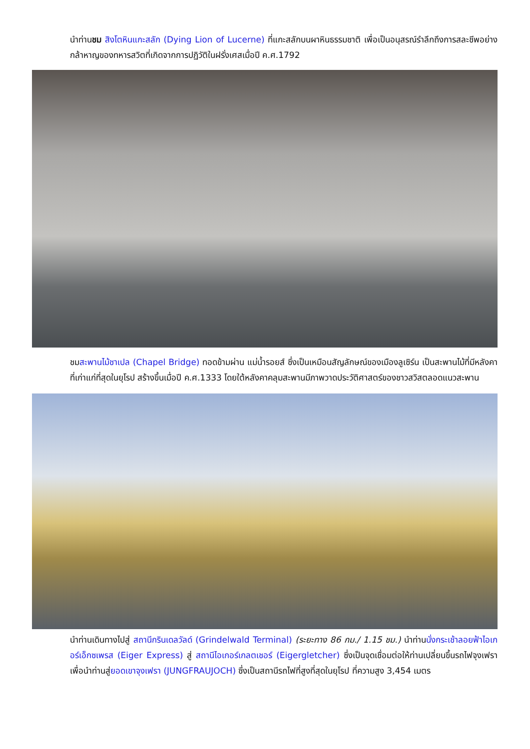นำท่านชม สิงโตหินแกะสลัก (Dying Lion of Lucerne) ที่แกะสลักบนผาหินธรรมชาติ เพื่อเป็นอนุสรณ์รำลึกถึงการสละชีพอย่างกล้าหาญของทหารสวิตที่เกิดจากการปฏิวัติในฝรั่งเศสเมื่อปี ค.ศ.1792
ชมสะพานไม้ชาเปล (Chapel Bridge) ทอดข้ามผ่าน แม่น้ำรอยส์ ซึ่งเป็นเหมือนสัญลักษณ์ของเมืองลูเซิร์น เป็นสะพานไม้ที่มีหลังคาที่เก่าแก่ที่สุดในยุโรป สร้างขึ้นเมื่อปี ค.ศ.1333 โดยใต้หลังคาคลุมสะพานมีภาพวาดประวัติศาสตร์ของชาวสวิสตลอดแนวสะพาน
นำท่านเดินทางไปสู่ สถานีกรินเดลวัลด์ (Grindelwald Terminal) (ระยะทาง 86 กม./ 1.15 ชม.) นำท่านนั่งกระเช้าลอยฟ้าไอเกอร์เอ็กซเพรส (Eiger Express) สู่ สถานีไอเกอร์เกลตเชอร์ (Eigergletcher) ซึ่งเป็นจุดเชื่อมต่อให้ท่านเปลี่ยนขึ้นรถไฟจุงเฟรา เพื่อนำท่านสู่ยอดเขาจุงเฟรา (JUNGFRAUJOCH) ซึ่งเป็นสถานีรถไฟที่สูงที่สุดในยุโรป ที่ความสูง 3,454 เมตร